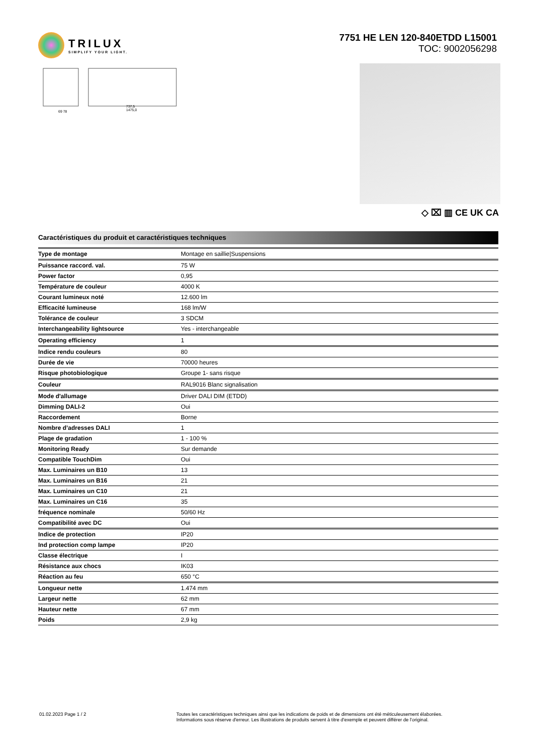TRILUX
SIMPLIFY YOUR LIGHT.
7751 HE LEN 120-840ETDD L15001
TOC: 9002056298
69 78
737,5
1475,0
◇ ⌧ ▥ CE UK CA
Caractéristiques du produit et caractéristiques techniques
| Type de montage | Montage en saillie/Suspensions |
| Puissance raccord. val. | 75 W |
| Power factor | 0,95 |
| Température de couleur | 4000 K |
| Courant lumineux noté | 12.600 lm |
| Efficacité lumineuse | 168 lm/W |
| Tolérance de couleur | 3 SDCM |
| Interchangeability lightsource | Yes - interchangeable |
| Operating efficiency | 1 |
| Indice rendu couleurs | 80 |
| Durée de vie | 70000 heures |
| Risque photobiologique | Groupe 1- sans risque |
| Couleur | RAL9016 Blanc signalisation |
| Mode d'allumage | Driver DALI DIM (ETDD) |
| Dimming DALI-2 | Oui |
| Raccordement | Borne |
| Nombre d’adresses DALI | 1 |
| Plage de gradation | 1 - 100 % |
| Monitoring Ready | Sur demande |
| Compatible TouchDim | Oui |
| Max. Luminaires un B10 | 13 |
| Max. Luminaires un B16 | 21 |
| Max. Luminaires un C10 | 21 |
| Max. Luminaires un C16 | 35 |
| fréquence nominale | 50/60 Hz |
| Compatibilité avec DC | Oui |
| Indice de protection | IP20 |
| Ind protection comp lampe | IP20 |
| Classe électrique | I |
| Résistance aux chocs | IK03 |
| Réaction au feu | 650 °C |
| Longueur nette | 1.474 mm |
| Largeur nette | 62 mm |
| Hauteur nette | 67 mm |
| Poids | 2,9 kg |
01.02.2023 Page 1 / 2 Toutes les caractéristiques techniques ainsi que les indications de poids et de dimensions ont été méticuleusement élaborées.
Informations sous réserve d'erreur. Les illustrations de produits servent à titre d'exemple et peuvent différer de l'original.